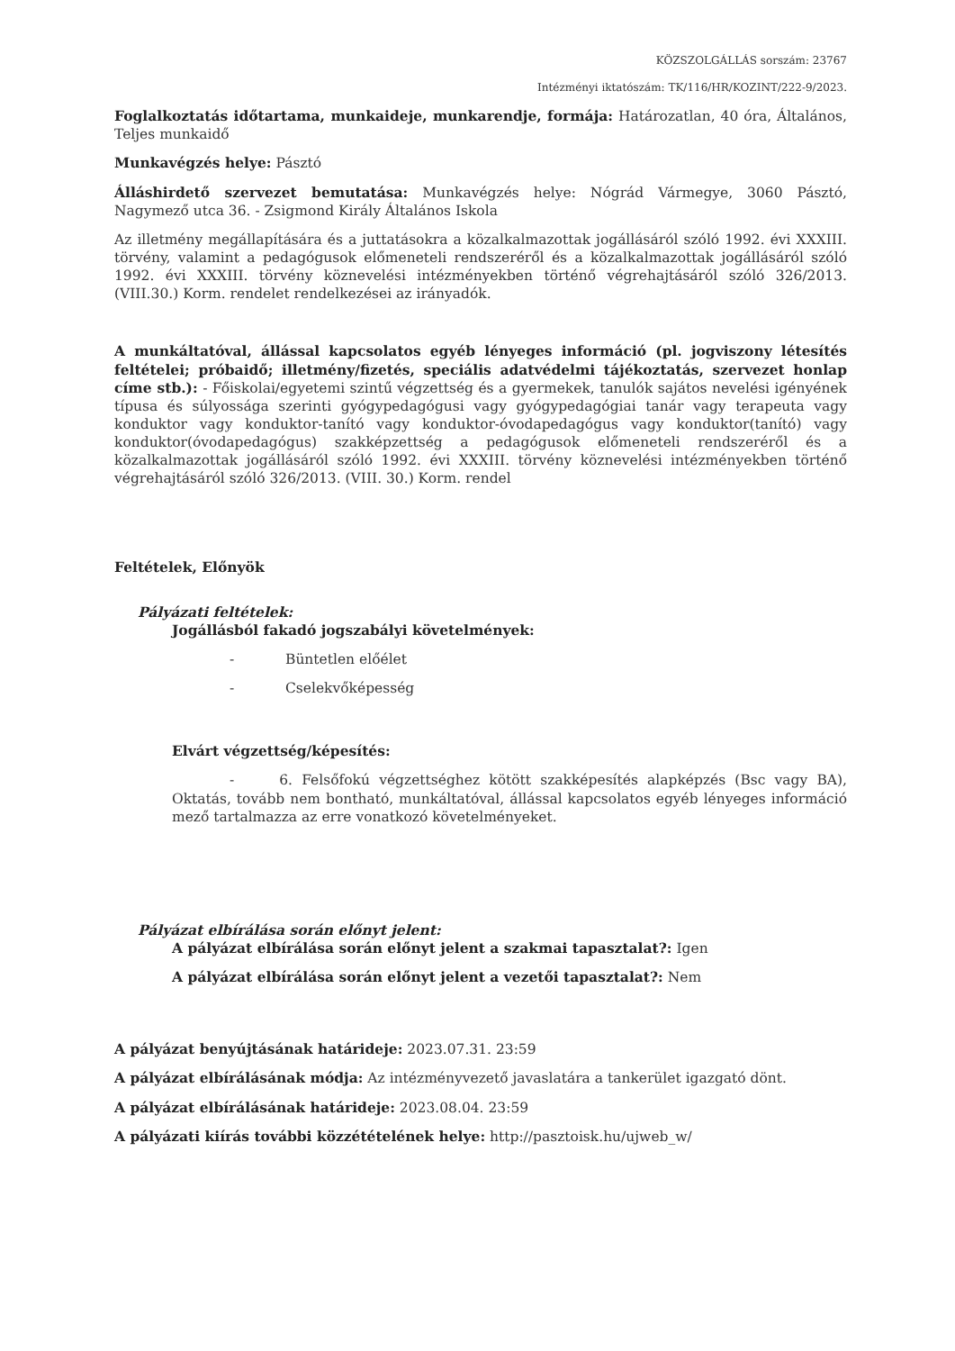KÖZSZOLGÁLLÁS sorszám: 23767
Intézményi iktatószám: TK/116/HR/KOZINT/222-9/2023.
Foglalkoztatás időtartama, munkaideje, munkarendje, formája: Határozatlan, 40 óra, Általános, Teljes munkaidő
Munkavégzés helye: Pásztó
Álláshirdető szervezet bemutatása: Munkavégzés helye: Nógrád Vármegye, 3060 Pásztó, Nagymező utca 36. - Zsigmond Király Általános Iskola
Az illetmény megállapítására és a juttatásokra a közalkalmazottak jogállásáról szóló 1992. évi XXXIII. törvény, valamint a pedagógusok előmeneteli rendszeréről és a közalkalmazottak jogállásáról szóló 1992. évi XXXIII. törvény köznevelési intézményekben történő végrehajtásáról szóló 326/2013. (VIII.30.) Korm. rendelet rendelkezései az irányadók.
A munkáltatóval, állással kapcsolatos egyéb lényeges információ (pl. jogviszony létesítés feltételei; próbaidő; illetmény/fizetés, speciális adatvédelmi tájékoztatás, szervezet honlap címe stb.): - Főiskolai/egyetemi szintű végzettség és a gyermekek, tanulók sajátos nevelési igényének típusa és súlyossága szerinti gyógypedagógusi vagy gyógypedagógiai tanár vagy terapeuta vagy konduktor vagy konduktor-tanító vagy konduktor-óvodapedagógus vagy konduktor(tanító) vagy konduktor(óvodapedagógus) szakképzettség a pedagógusok előmeneteli rendszeréről és a közalkalmazottak jogállásáról szóló 1992. évi XXXIII. törvény köznevelési intézményekben történő végrehajtásáról szóló 326/2013. (VIII. 30.) Korm. rendel
Feltételek, Előnyök
Pályázati feltételek:
Jogállásból fakadó jogszabályi követelmények:
- Büntetlen előélet
- Cselekvőképesség
Elvárt végzettség/képesítés:
- 6. Felsőfokú végzettséghez kötött szakképesítés alapképzés (Bsc vagy BA), Oktatás, tovább nem bontható, munkáltatóval, állással kapcsolatos egyéb lényeges információ mező tartalmazza az erre vonatkozó követelményeket.
Pályázat elbírálása során előnyt jelent:
A pályázat elbírálása során előnyt jelent a szakmai tapasztalat?: Igen
A pályázat elbírálása során előnyt jelent a vezetői tapasztalat?: Nem
A pályázat benyújtásának határideje: 2023.07.31. 23:59
A pályázat elbírálásának módja: Az intézményvezető javaslatára a tankerület igazgató dönt.
A pályázat elbírálásának határideje: 2023.08.04. 23:59
A pályázati kiírás további közzétételének helye: http://pasztoisk.hu/ujweb_w/